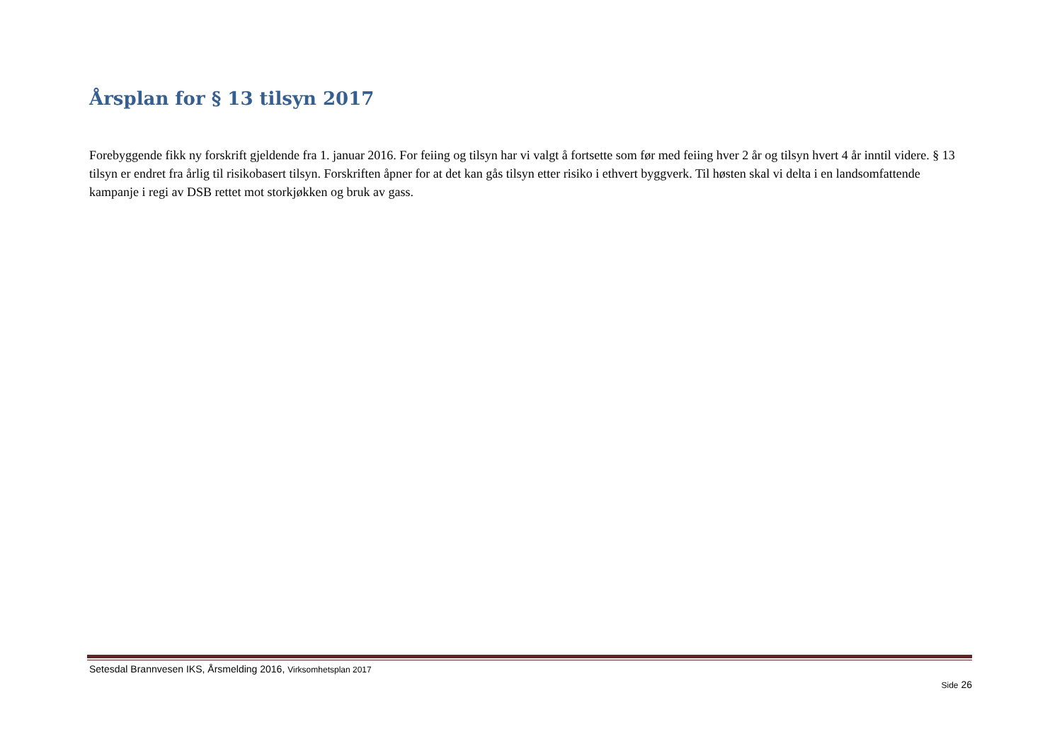Årsplan for § 13 tilsyn 2017
Forebyggende fikk ny forskrift gjeldende fra 1. januar 2016. For feiing og tilsyn har vi valgt å fortsette som før med feiing hver 2 år og tilsyn hvert 4 år inntil videre. § 13 tilsyn er endret fra årlig til risikobasert tilsyn. Forskriften åpner for at det kan gås tilsyn etter risiko i ethvert byggverk. Til høsten skal vi delta i en landsomfattende kampanje i regi av DSB rettet mot storkjøkken og bruk av gass.
Setesdal Brannvesen IKS, Årsmelding 2016, Virksomhetsplan 2017
Side 26